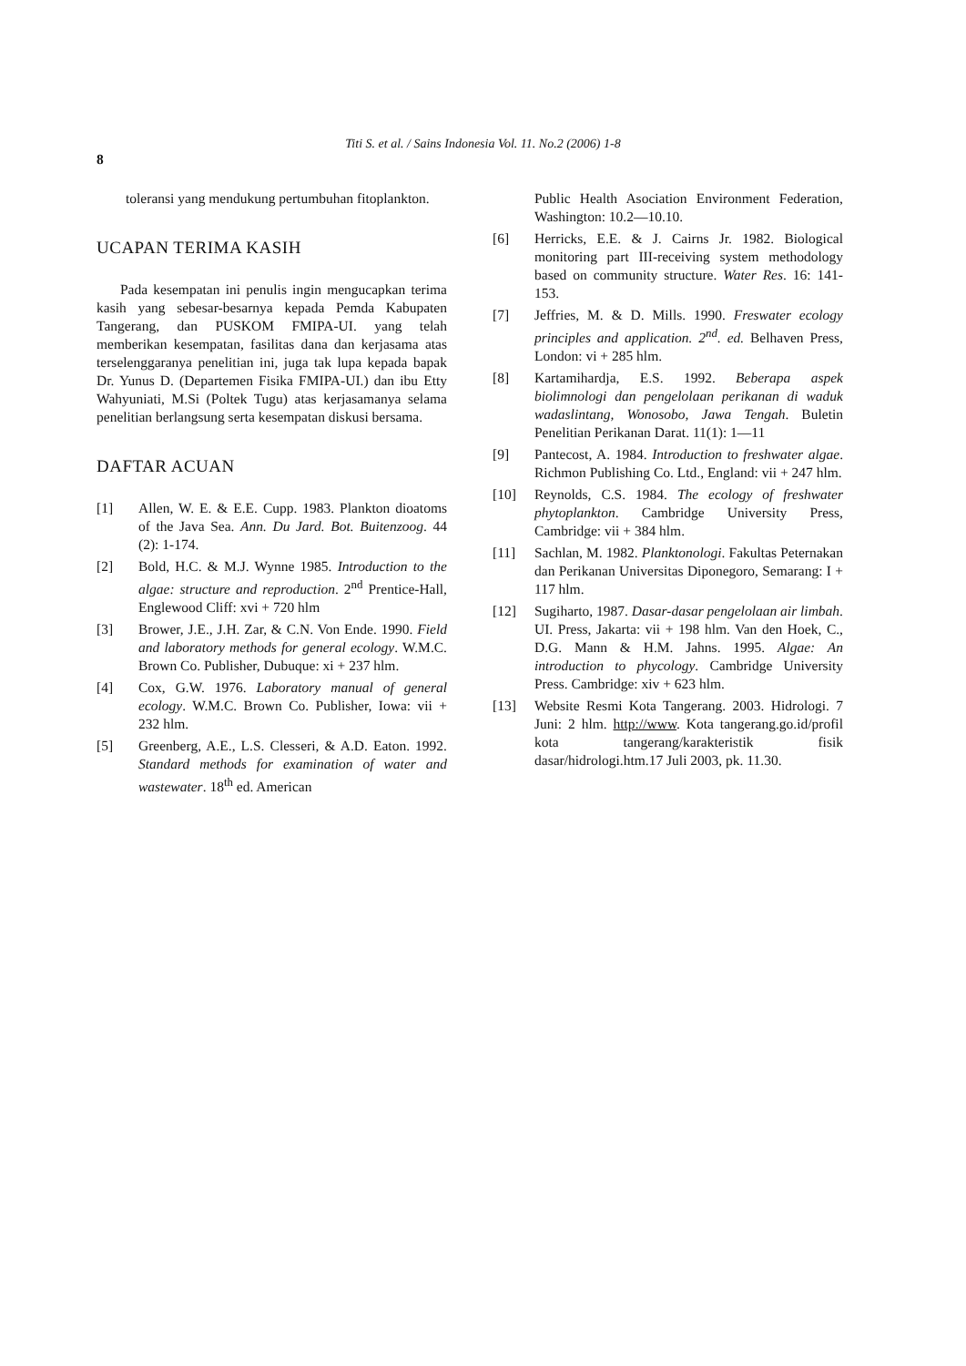Titi S. et al. / Sains Indonesia Vol. 11. No.2 (2006) 1-8
8
toleransi yang mendukung pertumbuhan fitoplankton.
UCAPAN TERIMA KASIH
Pada kesempatan ini penulis ingin mengucapkan terima kasih yang sebesar-besarnya kepada Pemda Kabupaten Tangerang, dan PUSKOM FMIPA-UI. yang telah memberikan kesempatan, fasilitas dana dan kerjasama atas terselenggaranya penelitian ini, juga tak lupa kepada bapak Dr. Yunus D. (Departemen Fisika FMIPA-UI.) dan ibu Etty Wahyuniati, M.Si (Poltek Tugu) atas kerjasamanya selama penelitian berlangsung serta kesempatan diskusi bersama.
DAFTAR ACUAN
[1] Allen, W. E. & E.E. Cupp. 1983. Plankton dioatoms of the Java Sea. Ann. Du Jard. Bot. Buitenzoog. 44 (2): 1-174.
[2] Bold, H.C. & M.J. Wynne 1985. Introduction to the algae: structure and reproduction. 2<sup>nd</sup> Prentice-Hall, Englewood Cliff: xvi + 720 hlm
[3] Brower, J.E., J.H. Zar, & C.N. Von Ende. 1990. Field and laboratory methods for general ecology. W.M.C. Brown Co. Publisher, Dubuque: xi + 237 hlm.
[4] Cox, G.W. 1976. Laboratory manual of general ecology. W.M.C. Brown Co. Publisher, Iowa: vii + 232 hlm.
[5] Greenberg, A.E., L.S. Clesseri, & A.D. Eaton. 1992. Standard methods for examination of water and wastewater. 18<sup>th</sup> ed. American
Public Health Asociation Environment Federation, Washington: 10.2—10.10.
[6] Herricks, E.E. & J. Cairns Jr. 1982. Biological monitoring part III-receiving system methodology based on community structure. Water Res. 16: 141-153.
[7] Jeffries, M. & D. Mills. 1990. Freswater ecology principles and application. 2<sup>nd</sup>. ed. Belhaven Press, London: vi + 285 hlm.
[8] Kartamihardja, E.S. 1992. Beberapa aspek biolimnologi dan pengelolaan perikanan di waduk wadaslintang, Wonosobo, Jawa Tengah. Buletin Penelitian Perikanan Darat. 11(1): 1—11
[9] Pantecost, A. 1984. Introduction to freshwater algae. Richmon Publishing Co. Ltd., England: vii + 247 hlm.
[10] Reynolds, C.S. 1984. The ecology of freshwater phytoplankton. Cambridge University Press, Cambridge: vii + 384 hlm.
[11] Sachlan, M. 1982. Planktonologi. Fakultas Peternakan dan Perikanan Universitas Diponegoro, Semarang: I + 117 hlm.
[12] Sugiharto, 1987. Dasar-dasar pengelolaan air limbah. UI. Press, Jakarta: vii + 198 hlm. Van den Hoek, C., D.G. Mann & H.M. Jahns. 1995. Algae: An introduction to phycology. Cambridge University Press. Cambridge: xiv + 623 hlm.
[13] Website Resmi Kota Tangerang. 2003. Hidrologi. 7 Juni: 2 hlm. http://www. Kota tangerang.go.id/profil kota tangerang/karakteristik fisik dasar/hidrologi.htm.17 Juli 2003, pk. 11.30.